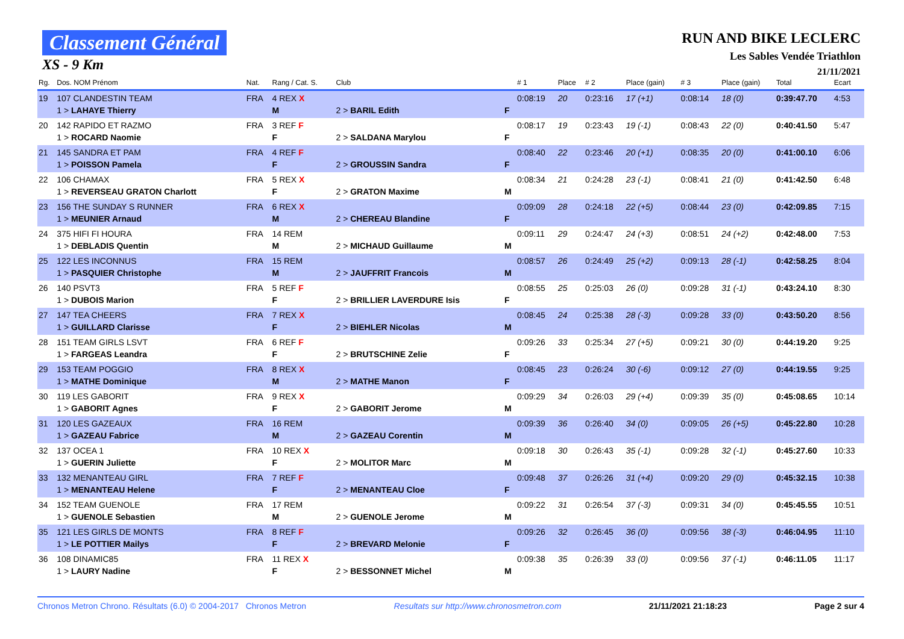Classement Général
XS - 9 Km
RUN AND BIKE LECLERC
Les Sables Vendée Triathlon
21/11/2021
| Rg. | Dos. NOM Prénom | Nat. | Rang / Cat. S. | Club | | # 1 | Place | # 2 | Place (gain) | # 3 | Place (gain) | Total | Ecart |
| --- | --- | --- | --- | --- | --- | --- | --- | --- | --- | --- | --- | --- | --- |
| 19 | 107 CLANDESTIN TEAM 1 > LAHAYE Thierry | FRA | 4 REX X M | 2 > BARIL Edith | F | 0:08:19 | 20 | 0:23:16 | 17 (+1) | 0:08:14 | 18 (0) | 0:39:47.70 | 4:53 |
| 20 | 142 RAPIDO ET RAZMO 1 > ROCARD Naomie | FRA | 3 REF F F | 2 > SALDANA Marylou | F | 0:08:17 | 19 | 0:23:43 | 19 (-1) | 0:08:43 | 22 (0) | 0:40:41.50 | 5:47 |
| 21 | 145 SANDRA ET PAM 1 > POISSON Pamela | FRA | 4 REF F F | 2 > GROUSSIN Sandra | F | 0:08:40 | 22 | 0:23:46 | 20 (+1) | 0:08:35 | 20 (0) | 0:41:00.10 | 6:06 |
| 22 | 106 CHAMAX 1 > REVERSEAU GRATON Charlott | FRA | 5 REX X F | 2 > GRATON Maxime | M | 0:08:34 | 21 | 0:24:28 | 23 (-1) | 0:08:41 | 21 (0) | 0:41:42.50 | 6:48 |
| 23 | 156 THE SUNDAY S RUNNER 1 > MEUNIER Arnaud | FRA | 6 REX X M | 2 > CHEREAU Blandine | F | 0:09:09 | 28 | 0:24:18 | 22 (+5) | 0:08:44 | 23 (0) | 0:42:09.85 | 7:15 |
| 24 | 375 HIFI FI HOURA 1 > DEBLADIS Quentin | FRA | 14 REM M | 2 > MICHAUD Guillaume | M | 0:09:11 | 29 | 0:24:47 | 24 (+3) | 0:08:51 | 24 (+2) | 0:42:48.00 | 7:53 |
| 25 | 122 LES INCONNUS 1 > PASQUIER Christophe | FRA | 15 REM M | 2 > JAUFFRIT Francois | M | 0:08:57 | 26 | 0:24:49 | 25 (+2) | 0:09:13 | 28 (-1) | 0:42:58.25 | 8:04 |
| 26 | 140 PSVT3 1 > DUBOIS Marion | FRA | 5 REF F F | 2 > BRILLIER LAVERDURE Isis | F | 0:08:55 | 25 | 0:25:03 | 26 (0) | 0:09:28 | 31 (-1) | 0:43:24.10 | 8:30 |
| 27 | 147 TEA CHEERS 1 > GUILLARD Clarisse | FRA | 7 REX X F | 2 > BIEHLER Nicolas | M | 0:08:45 | 24 | 0:25:38 | 28 (-3) | 0:09:28 | 33 (0) | 0:43:50.20 | 8:56 |
| 28 | 151 TEAM GIRLS LSVT 1 > FARGEAS Leandra | FRA | 6 REF F F | 2 > BRUTSCHINE Zelie | F | 0:09:26 | 33 | 0:25:34 | 27 (+5) | 0:09:21 | 30 (0) | 0:44:19.20 | 9:25 |
| 29 | 153 TEAM POGGIO 1 > MATHE Dominique | FRA | 8 REX X M | 2 > MATHE Manon | F | 0:08:45 | 23 | 0:26:24 | 30 (-6) | 0:09:12 | 27 (0) | 0:44:19.55 | 9:25 |
| 30 | 119 LES GABORIT 1 > GABORIT Agnes | FRA | 9 REX X F | 2 > GABORIT Jerome | M | 0:09:29 | 34 | 0:26:03 | 29 (+4) | 0:09:39 | 35 (0) | 0:45:08.65 | 10:14 |
| 31 | 120 LES GAZEAUX 1 > GAZEAU Fabrice | FRA | 16 REM M | 2 > GAZEAU Corentin | M | 0:09:39 | 36 | 0:26:40 | 34 (0) | 0:09:05 | 26 (+5) | 0:45:22.80 | 10:28 |
| 32 | 137 OCEA 1 1 > GUERIN Juliette | FRA | 10 REX X F | 2 > MOLITOR Marc | M | 0:09:18 | 30 | 0:26:43 | 35 (-1) | 0:09:28 | 32 (-1) | 0:45:27.60 | 10:33 |
| 33 | 132 MENANTEAU GIRL 1 > MENANTEAU Helene | FRA | 7 REF F F | 2 > MENANTEAU Cloe | F | 0:09:48 | 37 | 0:26:26 | 31 (+4) | 0:09:20 | 29 (0) | 0:45:32.15 | 10:38 |
| 34 | 152 TEAM GUENOLE 1 > GUENOLE Sebastien | FRA | 17 REM M | 2 > GUENOLE Jerome | M | 0:09:22 | 31 | 0:26:54 | 37 (-3) | 0:09:31 | 34 (0) | 0:45:45.55 | 10:51 |
| 35 | 121 LES GIRLS DE MONTS 1 > LE POTTIER Mailys | FRA | 8 REF F F | 2 > BREVARD Melonie | F | 0:09:26 | 32 | 0:26:45 | 36 (0) | 0:09:56 | 38 (-3) | 0:46:04.95 | 11:10 |
| 36 | 108 DINAMIC85 1 > LAURY Nadine | FRA | 11 REX X F | 2 > BESSONNET Michel | M | 0:09:38 | 35 | 0:26:39 | 33 (0) | 0:09:56 | 37 (-1) | 0:46:11.05 | 11:17 |
Chronos Metron Chrono. Résultats (6.0) © 2004-2017 Chronos Metron Resultats sur http://www.chronosmetron.com 21/11/2021 21:18:23 Page 2 sur 4